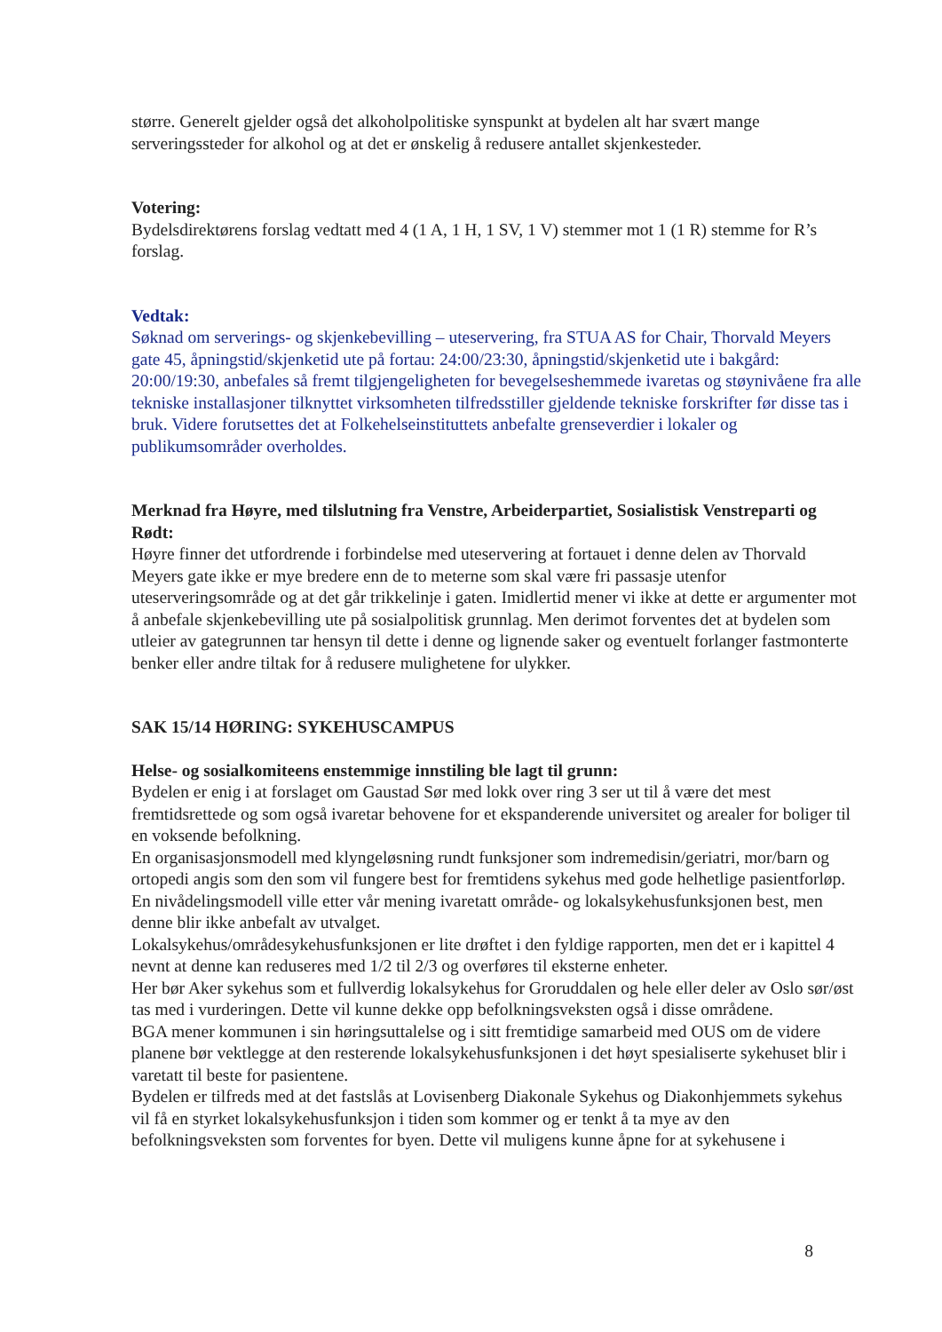større. Generelt gjelder også det alkoholpolitiske synspunkt at bydelen alt har svært mange serveringssteder for alkohol og at det er ønskelig å redusere antallet skjenkesteder.
Votering:
Bydelsdirektørens forslag vedtatt med 4 (1 A, 1 H, 1 SV, 1 V) stemmer mot 1 (1 R) stemme for R’s forslag.
Vedtak:
Søknad om serverings- og skjenkebevilling – uteservering, fra STUA AS for Chair, Thorvald Meyers gate 45, åpningstid/skjenketid ute på fortau: 24:00/23:30, åpningstid/skjenketid ute i bakgård: 20:00/19:30, anbefales så fremt tilgjengeligheten for bevegelseshemmede ivaretas og støynivåene fra alle tekniske installasjoner tilknyttet virksomheten tilfredsstiller gjeldende tekniske forskrifter før disse tas i bruk. Videre forutsettes det at Folkehelseinstituttets anbefalte grenseverdier i lokaler og publikumsområder overholdes.
Merknad fra Høyre, med tilslutning fra Venstre, Arbeiderpartiet, Sosialistisk Venstreparti og Rødt:
Høyre finner det utfordrende i forbindelse med uteservering at fortauet i denne delen av Thorvald Meyers gate ikke er mye bredere enn de to meterne som skal være fri passasje utenfor uteserveringsområde og at det går trikkelinje i gaten. Imidlertid mener vi ikke at dette er argumenter mot å anbefale skjenkebevilling ute på sosialpolitisk grunnlag. Men derimot forventes det at bydelen som utleier av gategrunnen tar hensyn til dette i denne og lignende saker og eventuelt forlanger fastmonterte benker eller andre tiltak for å redusere mulighetene for ulykker.
SAK 15/14 HØRING: SYKEHUSCAMPUS
Helse- og sosialkomiteens enstemmige innstiling ble lagt til grunn:
Bydelen er enig i at forslaget om Gaustad Sør med lokk over ring 3 ser ut til å være det mest fremtidsrettede og som også ivaretar behovene for et ekspanderende universitet og arealer for boliger til en voksende befolkning.
En organisasjonsmodell med klyngeløsning rundt funksjoner som indremedisin/geriatri, mor/barn og ortopedi angis som den som vil fungere best for fremtidens sykehus med gode helhetlige pasientforløp. En nivådelingsmodell ville etter vår mening ivaretatt område- og lokalsykehusfunksjonen best, men denne blir ikke anbefalt av utvalget.
Lokalsykehus/områdesykehusfunksjonen er lite drøftet i den fyldige rapporten, men det er i kapittel 4 nevnt at denne kan reduseres med 1/2 til 2/3 og overføres til eksterne enheter.
Her bør Aker sykehus som et fullverdig lokalsykehus for Groruddalen og hele eller deler av Oslo sør/øst tas med i vurderingen. Dette vil kunne dekke opp befolkningsveksten også i disse områdene.
BGA mener kommunen i sin høringsuttalelse og i sitt fremtidige samarbeid med OUS om de videre planene bør vektlegge at den resterende lokalsykehusfunksjonen i det høyt spesialiserte sykehuset blir i varetatt til beste for pasientene.
Bydelen er tilfreds med at det fastslås at Lovisenberg Diakonale Sykehus og Diakonhjemmets sykehus vil få en styrket lokalsykehusfunksjon i tiden som kommer og er tenkt å ta mye av den befolkningsveksten som forventes for byen. Dette vil muligens kunne åpne for at sykehusene i
8